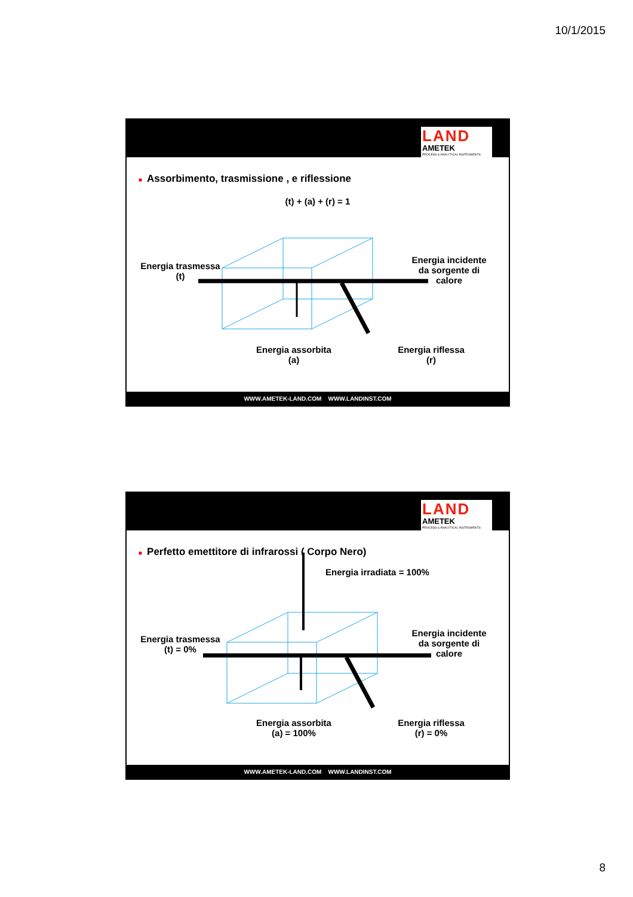10/1/2015
LAND
AMETEK
PROCESS & ANALYTICAL INSTRUMENTS
■ Assorbimento, trasmissione , e riflessione
(t) + (a) + (r) = 1
Energia trasmessa
(t)
Energia incidente
da sorgente di
calore
Energia assorbita
(a)
Energia riflessa
(r)
WWW.AMETEK-LAND.COM WWW.LANDINST.COM
LAND
AMETEK
PROCESS & ANALYTICAL INSTRUMENTS
■ Perfetto emettitore di infrarossi ( Corpo Nero)
Energia irradiata = 100%
Energia trasmessa
(t) = 0%
Energia incidente
da sorgente di
calore
Energia assorbita
(a) = 100%
Energia riflessa
(r) = 0%
WWW.AMETEK-LAND.COM WWW.LANDINST.COM
8